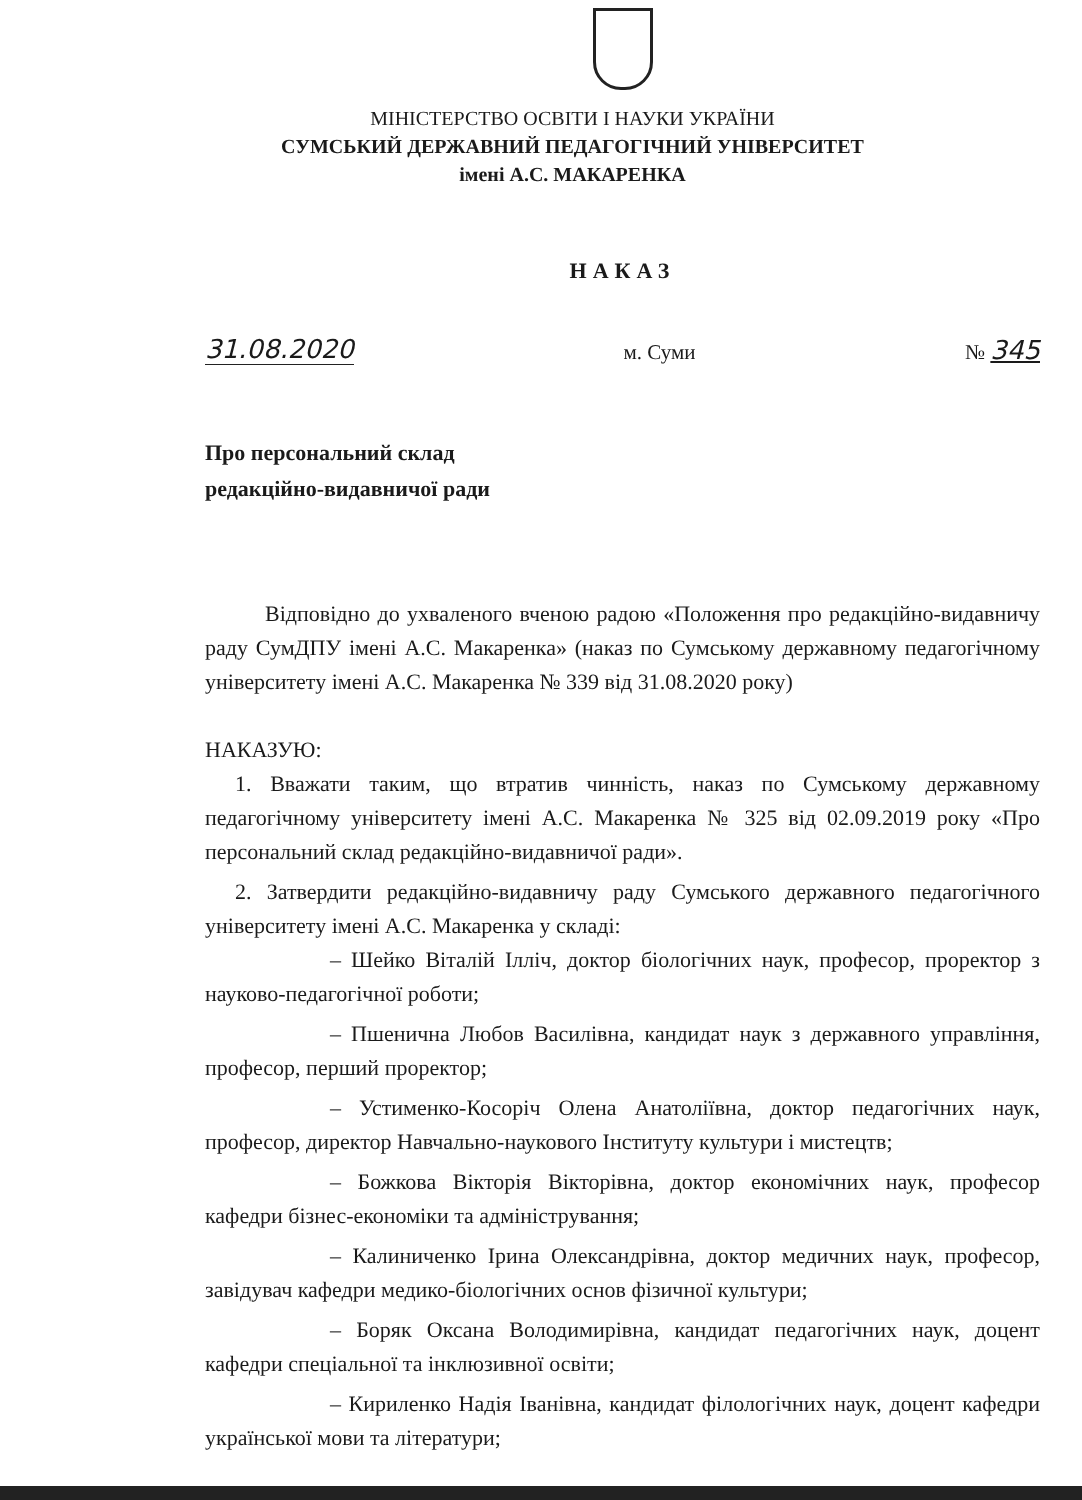МІНІСТЕРСТВО ОСВІТИ І НАУКИ УКРАЇНИ
СУМСЬКИЙ ДЕРЖАВНИЙ ПЕДАГОГІЧНИЙ УНІВЕРСИТЕТ
імені А.С. МАКАРЕНКА
НАКАЗ
31.08.2020 м. Суми № 345
Про персональний склад
редакційно-видавничої ради
Відповідно до ухваленого вченою радою «Положення про редакційно-видавничу раду СумДПУ імені А.С. Макаренка» (наказ по Сумському державному педагогічному університету імені А.С. Макаренка № 339 від 31.08.2020 року)
НАКАЗУЮ:
1. Вважати таким, що втратив чинність, наказ по Сумському державному педагогічному університету імені А.С. Макаренка № 325 від 02.09.2019 року «Про персональний склад редакційно-видавничої ради».
2. Затвердити редакційно-видавничу раду Сумського державного педагогічного університету імені А.С. Макаренка у складі:
– Шейко Віталій Ілліч, доктор біологічних наук, професор, проректор з науково-педагогічної роботи;
– Пшенична Любов Василівна, кандидат наук з державного управління, професор, перший проректор;
– Устименко-Косоріч Олена Анатоліївна, доктор педагогічних наук, професор, директор Навчально-наукового Інституту культури і мистецтв;
– Божкова Вікторія Вікторівна, доктор економічних наук, професор кафедри бізнес-економіки та адміністрування;
– Калиниченко Ірина Олександрівна, доктор медичних наук, професор, завідувач кафедри медико-біологічних основ фізичної культури;
– Боряк Оксана Володимирівна, кандидат педагогічних наук, доцент кафедри спеціальної та інклюзивної освіти;
– Кириленко Надія Іванівна, кандидат філологічних наук, доцент кафедри української мови та літератури;